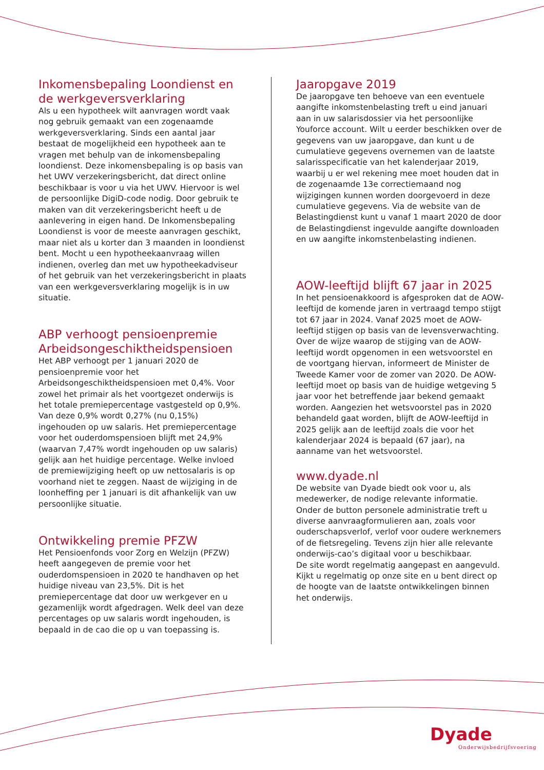Inkomensbepaling Loondienst en de werkgeversverklaring
Als u een hypotheek wilt aanvragen wordt vaak nog gebruik gemaakt van een zogenaamde werkgeversverklaring. Sinds een aantal jaar bestaat de mogelijkheid een hypotheek aan te vragen met behulp van de inkomensbepaling loondienst. Deze inkomensbepaling is op basis van het UWV verzekeringsbericht, dat direct online beschikbaar is voor u via het UWV. Hiervoor is wel de persoonlijke DigiD-code nodig. Door gebruik te maken van dit verzekeringsbericht heeft u de aanlevering in eigen hand. De Inkomensbepaling Loondienst is voor de meeste aanvragen geschikt, maar niet als u korter dan 3 maanden in loondienst bent. Mocht u een hypotheekaanvraag willen indienen, overleg dan met uw hypotheekadviseur of het gebruik van het verzekeringsbericht in plaats van een werkgeversverklaring mogelijk is in uw situatie.
ABP verhoogt pensioenpremie Arbeidsongeschiktheidspensioen
Het ABP verhoogt per 1 januari 2020 de pensioenpremie voor het Arbeidsongeschiktheidspensioen met 0,4%. Voor zowel het primair als het voortgezet onderwijs is het totale premiepercentage vastgesteld op 0,9%. Van deze 0,9% wordt 0,27% (nu 0,15%) ingehouden op uw salaris. Het premiepercentage voor het ouderdomspensioen blijft met 24,9% (waarvan 7,47% wordt ingehouden op uw salaris) gelijk aan het huidige percentage. Welke invloed de premiewijziging heeft op uw nettosalaris is op voorhand niet te zeggen. Naast de wijziging in de loonheffing per 1 januari is dit afhankelijk van uw persoonlijke situatie.
Ontwikkeling premie PFZW
Het Pensioenfonds voor Zorg en Welzijn (PFZW) heeft aangegeven de premie voor het ouderdomspensioen in 2020 te handhaven op het huidige niveau van 23,5%. Dit is het premiepercentage dat door uw werkgever en u gezamenlijk wordt afgedragen. Welk deel van deze percentages op uw salaris wordt ingehouden, is bepaald in de cao die op u van toepassing is.
Jaaropgave 2019
De jaaropgave ten behoeve van een eventuele aangifte inkomstenbelasting treft u eind januari aan in uw salarisdossier via het persoonlijke Youforce account. Wilt u eerder beschikken over de gegevens van uw jaaropgave, dan kunt u de cumulatieve gegevens overnemen van de laatste salarisspecificatie van het kalenderjaar 2019, waarbij u er wel rekening mee moet houden dat in de zogenaamde 13e correctiemaand nog wijzigingen kunnen worden doorgevoerd in deze cumulatieve gegevens. Via de website van de Belastingdienst kunt u vanaf 1 maart 2020 de door de Belastingdienst ingevulde aangifte downloaden en uw aangifte inkomstenbelasting indienen.
AOW-leeftijd blijft 67 jaar in 2025
In het pensioenakkoord is afgesproken dat de AOW-leeftijd de komende jaren in vertraagd tempo stijgt tot 67 jaar in 2024. Vanaf 2025 moet de AOW-leeftijd stijgen op basis van de levensverwachting. Over de wijze waarop de stijging van de AOW-leeftijd wordt opgenomen in een wetsvoorstel en de voortgang hiervan, informeert de Minister de Tweede Kamer voor de zomer van 2020. De AOW-leeftijd moet op basis van de huidige wetgeving 5 jaar voor het betreffende jaar bekend gemaakt worden. Aangezien het wetsvoorstel pas in 2020 behandeld gaat worden, blijft de AOW-leeftijd in 2025 gelijk aan de leeftijd zoals die voor het kalenderjaar 2024 is bepaald (67 jaar), na aanname van het wetsvoorstel.
www.dyade.nl
De website van Dyade biedt ook voor u, als medewerker, de nodige relevante informatie. Onder de button personele administratie treft u diverse aanvraagformulieren aan, zoals voor ouderschapsverlof, verlof voor oudere werknemers of de fietsregeling. Tevens zijn hier alle relevante onderwijs-cao’s digitaal voor u beschikbaar.
De site wordt regelmatig aangepast en aangevuld. Kijkt u regelmatig op onze site en u bent direct op de hoogte van de laatste ontwikkelingen binnen het onderwijs.
Dyade
Onderwijsbedrijfsvoering